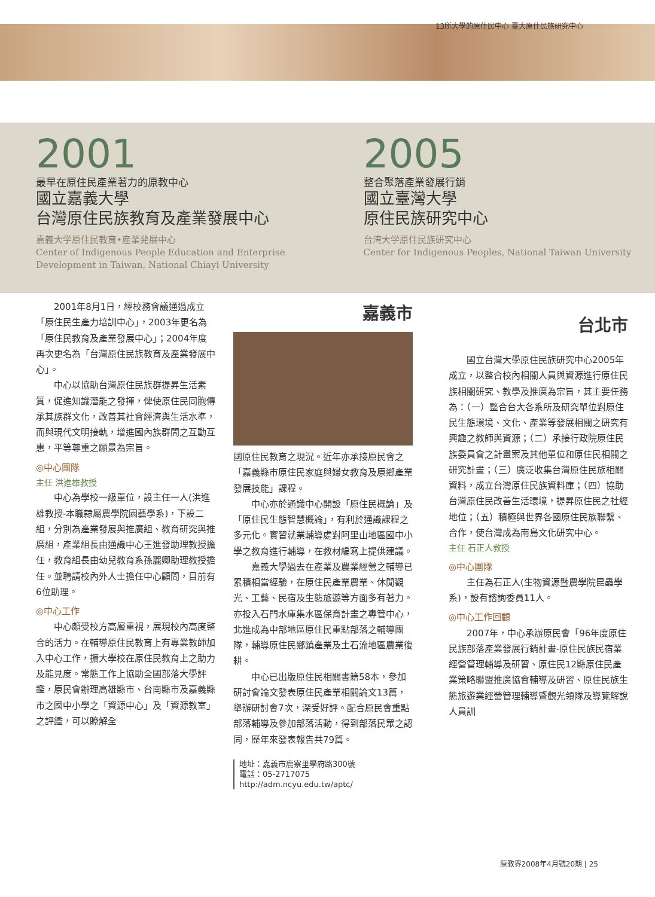13所大學的原住民中心 臺大原住民族研究中心
2001
最早在原住民產業著力的原教中心
國立嘉義大學
台灣原住民族教育及產業發展中心
嘉義大学原住民教育•産業発展中心
Center of Indigenous People Education and Enterprise Development in Taiwan, National Chiayi University
2005
整合聚落產業發展行銷
國立臺灣大學
原住民族研究中心
台湾大学原住民族研究中心
Center for Indigenous Peoples, National Taiwan University
2001年8月1日，經校務會議通過成立「原住民生產力培訓中心」，2003年更名為「原住民教育及產業發展中心」；2004年度再次更名為「台灣原住民族教育及產業發展中心」。
中心以協助台灣原住民族群提昇生活素質，促進知識潛能之發揮，俾使原住民同胞傳承其族群文化，改善其社會經濟與生活水準，而與現代文明接軌，增進國內族群間之互動互惠，平等尊重之願景為宗旨。
◎中心團隊
主任 洪進雄教授
中心為學校一級單位，設主任一人(洪進雄教授-本職隸屬農學院園藝學系)，下設二組，分別為產業發展與推廣組、教育研究與推廣組，產業組長由通識中心王進發助理教授擔任，教育組長由幼兒教育系孫麗卿助理教授擔任。並聘請校內外人士擔任中心顧問，目前有6位助理。
◎中心工作
中心頗受校方高層重視，展現校內高度整合的活力。在輔導原住民教育上有專業教師加入中心工作，擴大學校在原住民教育上之助力及能見度。常態工作上協助全國部落大學評鑑，原民會辦理高雄縣市、台南縣市及嘉義縣市之國中小學之「資源中心」及「資源教室」之評鑑，可以瞭解全
嘉義市
國原住民教育之現況。近年亦承接原民會之「嘉義縣市原住民家庭與婦女教育及原鄉產業發展技能」課程。
中心亦於通識中心開設「原住民概論」及「原住民生態智慧概論」，有利於通識課程之多元化。實習就業輔導處對阿里山地區國中小學之教育進行輔導，在教材編寫上提供建議。
嘉義大學過去在產業及農業經營之輔導已累積相當經驗，在原住民產業農業、休閒觀光、工藝、民宿及生態旅遊等方面多有著力。亦投入石門水庫集水區保育計畫之專管中心，北進成為中部地區原住民重點部落之輔導團隊，輔導原住民鄉鎮產業及土石流地區農業復耕。
中心已出版原住民相關書籍58本，參加研討會論文發表原住民產業相關論文13篇，舉辦研討會7次，深受好評。配合原民會重點部落輔導及參加部落活動，得到部落民眾之認同，歷年來發表報告共79篇。
地址：嘉義市鹿寮里學府路300號
電話：05-2717075
http://adm.ncyu.edu.tw/aptc/
台北市
國立台灣大學原住民族研究中心2005年成立，以整合校內相關人員與資源進行原住民族相關研究、教學及推廣為宗旨，其主要任務為：（一）整合台大各系所及研究單位對原住民生態環境、文化、產業等發展相關之研究有興趣之教師與資源；（二）承接行政院原住民族委員會之計畫案及其他單位和原住民相關之研究計畫；（三）廣泛收集台灣原住民族相關資料，成立台灣原住民族資料庫；（四）協助台灣原住民改善生活環境，提昇原住民之社經地位；（五）積極與世界各國原住民族聯繫、合作，使台灣成為南島文化研究中心。
主任 石正人教授
◎中心團隊
主任為石正人(生物資源暨農學院昆蟲學系)，設有諮詢委員11人。
◎中心工作回顧
2007年，中心承辦原民會「96年度原住民族部落產業發展行銷計畫-原住民族民宿業經營管理輔導及研習、原住民12縣原住民產業策略聯盟推廣協會輔導及研習、原住民族生態旅遊業經營管理輔導暨觀光領隊及導覽解說人員訓
原教界2008年4月號20期 | 25